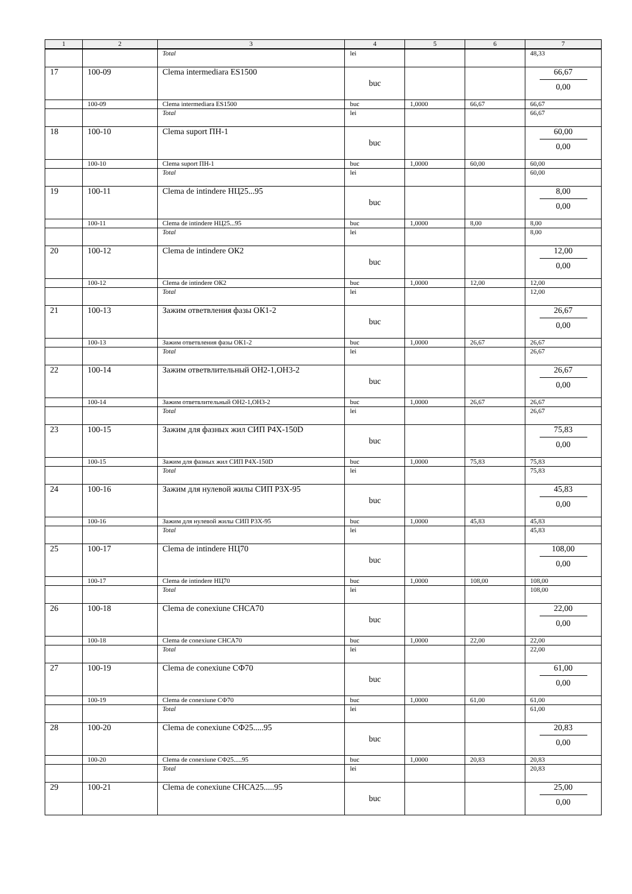| 1 | 2 | 3 | 4 | 5 | 6 | 7 |
| --- | --- | --- | --- | --- | --- | --- |
| | | Total | lei | | | 48,33 |
| 17 | 100-09 | Clema intermediara ES1500 | buc | | | 66,67 0,00 |
| | 100-09 | Clema intermediara ES1500 | buc | 1,0000 | 66,67 | 66,67 |
| | | Total | lei | | | 66,67 |
| 18 | 100-10 | Clema suport ПН-1 | buc | | | 60,00 0,00 |
| | 100-10 | Clema suport ПН-1 | buc | 1,0000 | 60,00 | 60,00 |
| | | Total | lei | | | 60,00 |
| 19 | 100-11 | Clema de intindere НЦ25...95 | buc | | | 8,00 0,00 |
| | 100-11 | Clema de intindere НЦ25...95 | buc | 1,0000 | 8,00 | 8,00 |
| | | Total | lei | | | 8,00 |
| 20 | 100-12 | Clema de intindere ОК2 | buc | | | 12,00 0,00 |
| | 100-12 | Clema de intindere ОК2 | buc | 1,0000 | 12,00 | 12,00 |
| | | Total | lei | | | 12,00 |
| 21 | 100-13 | Зажим ответвления фазы ОК1-2 | buc | | | 26,67 0,00 |
| | 100-13 | Зажим ответвления фазы ОК1-2 | buc | 1,0000 | 26,67 | 26,67 |
| | | Total | lei | | | 26,67 |
| 22 | 100-14 | Зажим ответвлительный ОН2-1,ОН3-2 | buc | | | 26,67 0,00 |
| | 100-14 | Зажим ответвлительный ОН2-1,ОН3-2 | buc | 1,0000 | 26,67 | 26,67 |
| | | Total | lei | | | 26,67 |
| 23 | 100-15 | Зажим для фазных жил СИП P4X-150D | buc | | | 75,83 0,00 |
| | 100-15 | Зажим для фазных жил СИП P4X-150D | buc | 1,0000 | 75,83 | 75,83 |
| | | Total | lei | | | 75,83 |
| 24 | 100-16 | Зажим для нулевой жилы СИП P3X-95 | buc | | | 45,83 0,00 |
| | 100-16 | Зажим для нулевой жилы СИП P3X-95 | buc | 1,0000 | 45,83 | 45,83 |
| | | Total | lei | | | 45,83 |
| 25 | 100-17 | Clema de intindere НЦ70 | buc | | | 108,00 0,00 |
| | 100-17 | Clema de intindere НЦ70 | buc | 1,0000 | 108,00 | 108,00 |
| | | Total | lei | | | 108,00 |
| 26 | 100-18 | Clema de conexiune СНСА70 | buc | | | 22,00 0,00 |
| | 100-18 | Clema de conexiune СНСА70 | buc | 1,0000 | 22,00 | 22,00 |
| | | Total | lei | | | 22,00 |
| 27 | 100-19 | Clema de conexiune СФ70 | buc | | | 61,00 0,00 |
| | 100-19 | Clema de conexiune СФ70 | buc | 1,0000 | 61,00 | 61,00 |
| | | Total | lei | | | 61,00 |
| 28 | 100-20 | Clema de conexiune СФ25.....95 | buc | | | 20,83 0,00 |
| | 100-20 | Clema de conexiune СФ25.....95 | buc | 1,0000 | 20,83 | 20,83 |
| | | Total | lei | | | 20,83 |
| 29 | 100-21 | Clema de conexiune СНСА25.....95 | buc | | | 25,00 0,00 |